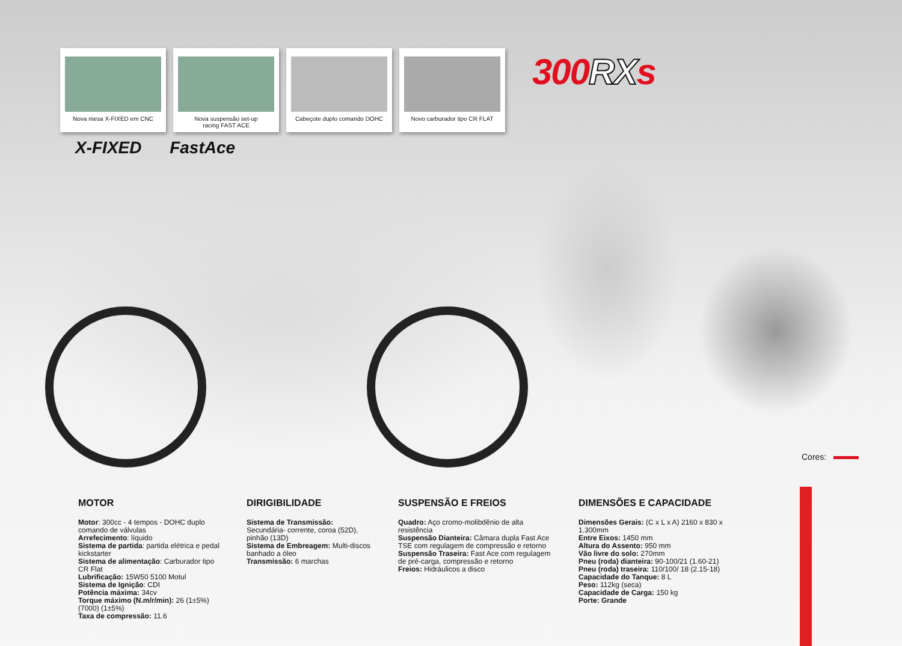Nova mesa X-FIXED em CNC Nova suspensão set-up
racing FAST ACE
Cabeçote duplo comando DOHC Novo carburador tipo CR FLAT
300RXs
X-FIXED FastAce
Cores:
MOTOR
Motor: 300cc - 4 tempos - DOHC duplo comando de válvulas
Arrefecimento: líquido
Sistema de partida: partida elétrica e pedal kickstarter
Sistema de alimentação: Carburador tipo CR Flat
Lubrificação: 15W50 5100 Motul
Sistema de Ignição: CDI
Potência máxima: 34cv
Torque máximo (N.m/r/min): 26 (1±5%) (7000) (1±5%)
Taxa de compressão: 11.6
DIRIGIBILIDADE
Sistema de Transmissão: Secundária- corrente, coroa (52D), pinhão (13D)
Sistema de Embreagem: Multi-discos banhado a óleo
Transmissão: 6 marchas
SUSPENSÃO E FREIOS
Quadro: Aço cromo-molibdênio de alta resistência
Suspensão Dianteira: Câmara dupla Fast Ace TSE com regulagem de compressão e retorno
Suspensão Traseira: Fast Ace com regulagem de pré-carga, compressão e retorno
Freios: Hidráulicos a disco
DIMENSÕES E CAPACIDADE
Dimensões Gerais: (C x L x A) 2160 x 830 x 1.300mm
Entre Eixos: 1450 mm
Altura do Assento: 950 mm
Vão livre do solo: 270mm
Pneu (roda) dianteira: 90-100/21 (1.60-21)
Pneu (roda) traseira: 110/100/ 18 (2.15-18)
Capacidade do Tanque: 8 L
Peso: 112kg (seca)
Capacidade de Carga: 150 kg
Porte: Grande